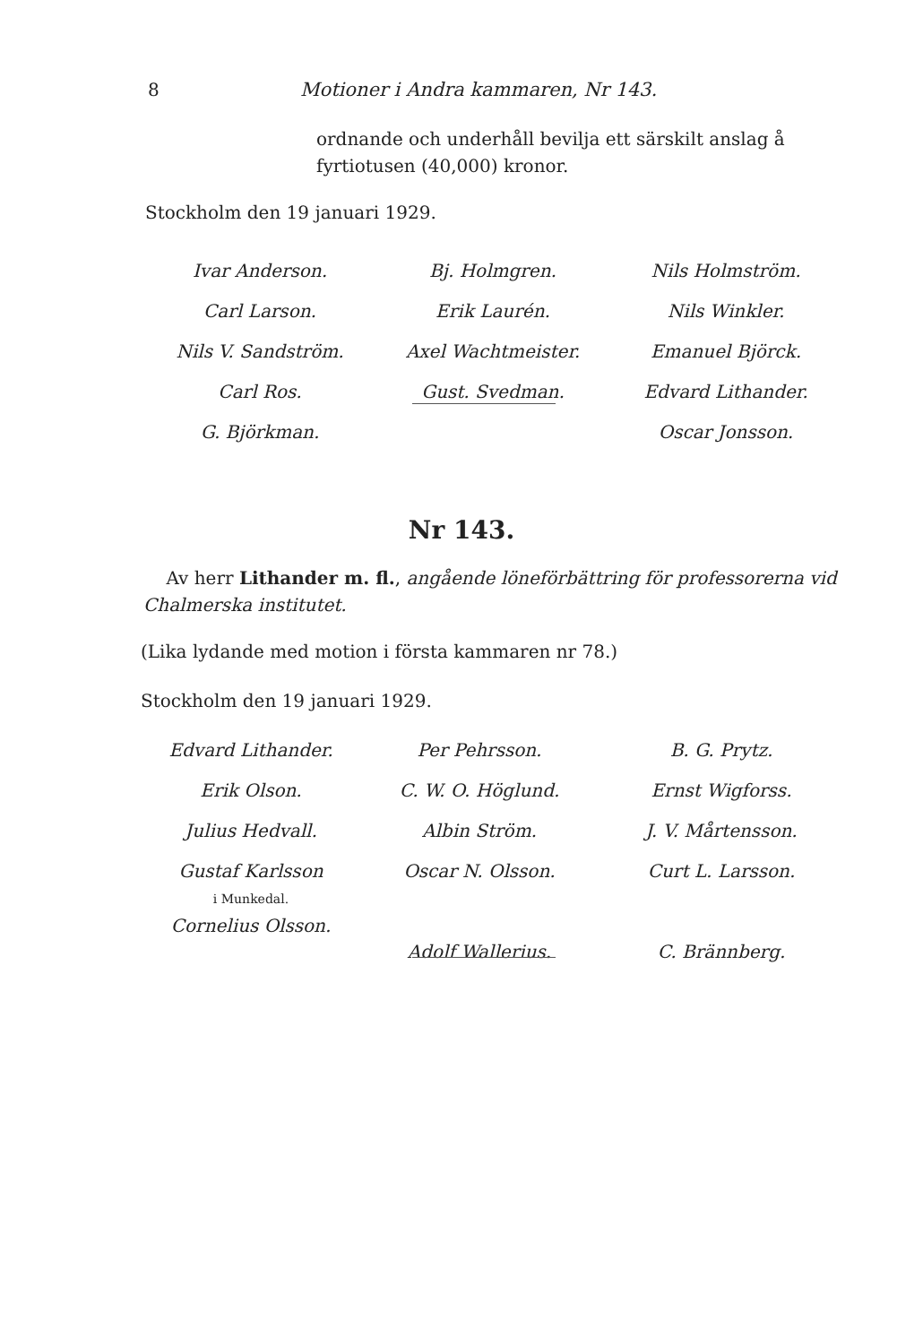8 Motioner i Andra kammaren, Nr 143.
ordnande och underhåll bevilja ett särskilt anslag å fyrtiotusen (40,000) kronor.
Stockholm den 19 januari 1929.
Ivar Anderson.
Carl Larson.
Nils V. Sandström.
Carl Ros.
G. Björkman.
Bj. Holmgren.
Erik Laurén.
Axel Wachtmeister.
Gust. Svedman.
Nils Holmström.
Nils Winkler.
Emanuel Björck.
Edvard Lithander.
Oscar Jonsson.
Nr 143.
Av herr Lithander m. fl., angående löneförbättring för professorerna vid Chalmerska institutet.
(Lika lydande med motion i första kammaren nr 78.)
Stockholm den 19 januari 1929.
Edvard Lithander.
Erik Olson.
Julius Hedvall.
Gustaf Karlsson
i Munkedal.
Cornelius Olsson.
Per Pehrsson.
C. W. O. Höglund.
Albin Ström.
Oscar N. Olsson.
Adolf Wallerius.
B. G. Prytz.
Ernst Wigforss.
J. V. Mårtensson.
Curt L. Larsson.
C. Brännberg.